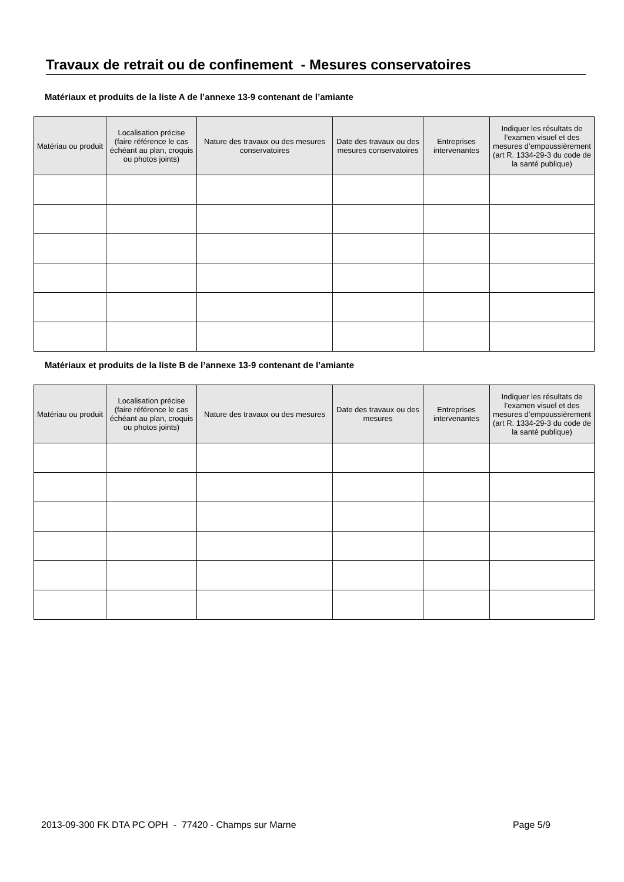Travaux de retrait ou de confinement - Mesures conservatoires
Matériaux et produits de la liste A de l’annexe 13-9 contenant de l’amiante
| Matériau ou produit | Localisation précise (faire référence le cas échéant au plan, croquis ou photos joints) | Nature des travaux ou des mesures conservatoires | Date des travaux ou des mesures conservatoires | Entreprises intervenantes | Indiquer les résultats de l’examen visuel et des mesures d’empoussièrement (art R. 1334-29-3 du code de la santé publique) |
| --- | --- | --- | --- | --- | --- |
Matériaux et produits de la liste B de l’annexe 13-9 contenant de l’amiante
| Matériau ou produit | Localisation précise (faire référence le cas échéant au plan, croquis ou photos joints) | Nature des travaux ou des mesures | Date des travaux ou des mesures | Entreprises intervenantes | Indiquer les résultats de l’examen visuel et des mesures d’empoussièrement (art R. 1334-29-3 du code de la santé publique) |
| --- | --- | --- | --- | --- | --- |
2013-09-300 FK DTA PC OPH - 77420 - Champs sur Marne Page 5/9